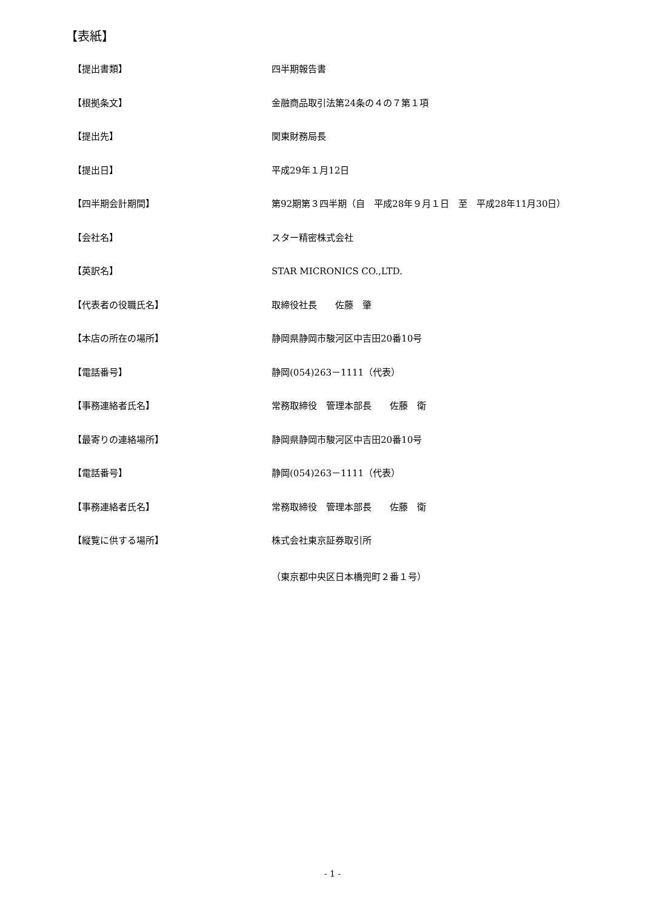【表紙】
【提出書類】 四半期報告書
【根拠条文】 金融商品取引法第24条の４の７第１項
【提出先】 関東財務局長
【提出日】 平成29年１月12日
【四半期会計期間】 第92期第３四半期（自　平成28年９月１日　至　平成28年11月30日）
【会社名】 スター精密株式会社
【英訳名】 STAR MICRONICS CO.,LTD.
【代表者の役職氏名】 取締役社長　　佐藤　肇
【本店の所在の場所】 静岡県静岡市駿河区中吉田20番10号
【電話番号】 静岡(054)263－1111（代表）
【事務連絡者氏名】 常務取締役　管理本部長　　佐藤　衛
【最寄りの連絡場所】 静岡県静岡市駿河区中吉田20番10号
【電話番号】 静岡(054)263－1111（代表）
【事務連絡者氏名】 常務取締役　管理本部長　　佐藤　衛
【縦覧に供する場所】 株式会社東京証券取引所
（東京都中央区日本橋兜町２番１号）
- 1 -